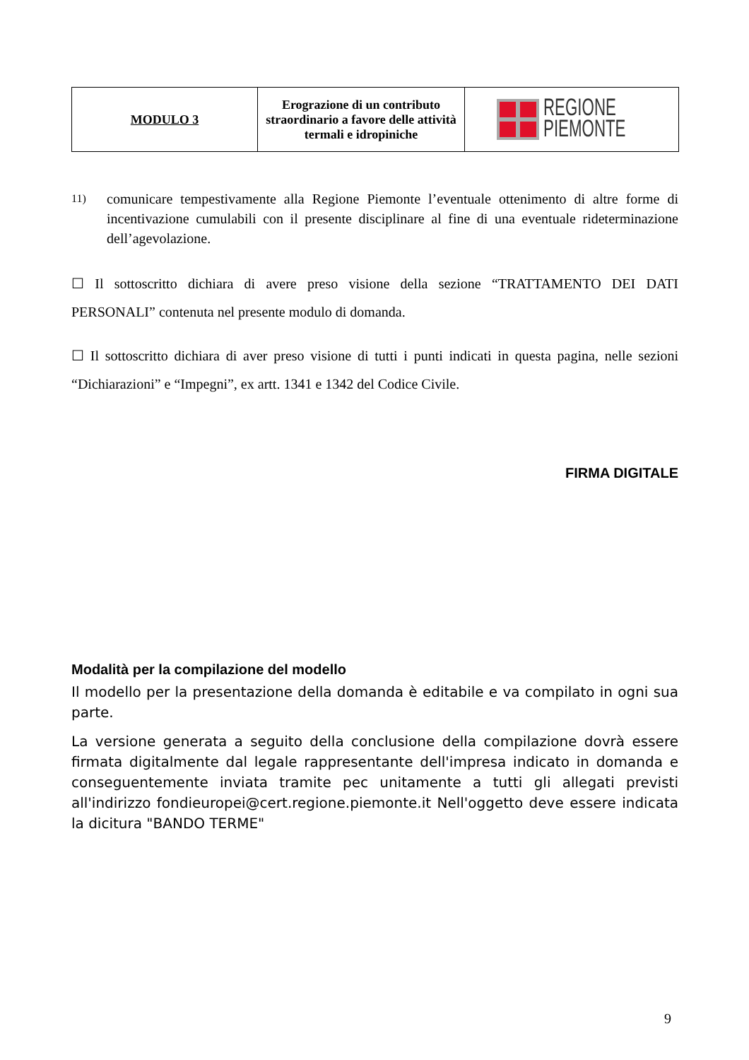| MODULO 3 | Erograzione di un contributo straordinario a favore delle attività termali e idropiniche | REGIONE PIEMONTE |
11)
comunicare tempestivamente alla Regione Piemonte l’eventuale ottenimento di altre forme di incentivazione cumulabili con il presente disciplinare al fine di una eventuale rideterminazione dell’agevolazione.
☐ Il sottoscritto dichiara di avere preso visione della sezione “TRATTAMENTO DEI DATI PERSONALI” contenuta nel presente modulo di domanda.
☐ Il sottoscritto dichiara di aver preso visione di tutti i punti indicati in questa pagina, nelle sezioni “Dichiarazioni” e “Impegni”, ex artt. 1341 e 1342 del Codice Civile.
FIRMA DIGITALE
Modalità per la compilazione del modello
Il modello per la presentazione della domanda è editabile e va compilato in ogni sua parte.
La versione generata a seguito della conclusione della compilazione dovrà essere firmata digitalmente dal legale rappresentante dell'impresa indicato in domanda e conseguentemente inviata tramite pec unitamente a tutti gli allegati previsti all'indirizzo fondieuropei@cert.regione.piemonte.it Nell'oggetto deve essere indicata la dicitura "BANDO TERME"
9